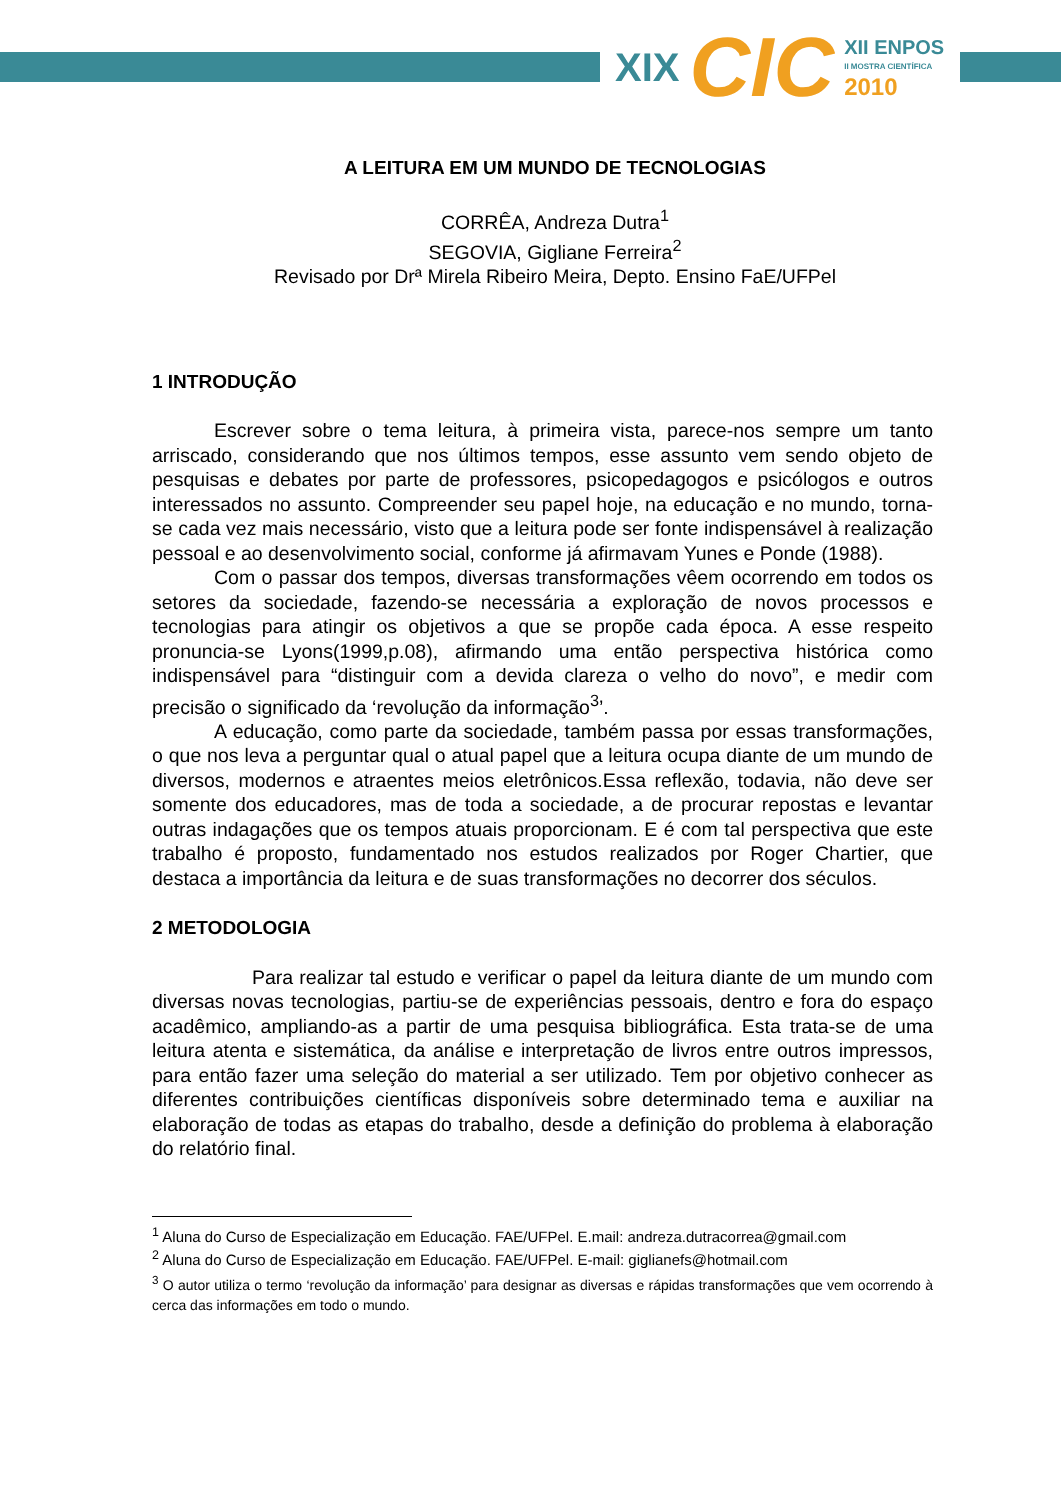XIX CIC XII ENPOS
II MOSTRA CIENTÍFICA
2010
A LEITURA EM UM MUNDO DE TECNOLOGIAS
CORRÊA, Andreza Dutra<sup>1</sup>
SEGOVIA, Gigliane Ferreira<sup>2</sup>
Revisado por Drª Mirela Ribeiro Meira, Depto. Ensino FaE/UFPel
1 INTRODUÇÃO
Escrever sobre o tema leitura, à primeira vista, parece-nos sempre um tanto arriscado, considerando que nos últimos tempos, esse assunto vem sendo objeto de pesquisas e debates por parte de professores, psicopedagogos e psicólogos e outros interessados no assunto. Compreender seu papel hoje, na educação e no mundo, torna-se cada vez mais necessário, visto que a leitura pode ser fonte indispensável à realização pessoal e ao desenvolvimento social, conforme já afirmavam Yunes e Ponde (1988).
Com o passar dos tempos, diversas transformações vêem ocorrendo em todos os setores da sociedade, fazendo-se necessária a exploração de novos processos e tecnologias para atingir os objetivos a que se propõe cada época. A esse respeito pronuncia-se Lyons(1999,p.08), afirmando uma então perspectiva histórica como indispensável para “distinguir com a devida clareza o velho do novo”, e medir com precisão o significado da ‘revolução da informação<sup>3</sup>’.
A educação, como parte da sociedade, também passa por essas transformações, o que nos leva a perguntar qual o atual papel que a leitura ocupa diante de um mundo de diversos, modernos e atraentes meios eletrônicos.Essa reflexão, todavia, não deve ser somente dos educadores, mas de toda a sociedade, a de procurar repostas e levantar outras indagações que os tempos atuais proporcionam. E é com tal perspectiva que este trabalho é proposto, fundamentado nos estudos realizados por Roger Chartier, que destaca a importância da leitura e de suas transformações no decorrer dos séculos.
2 METODOLOGIA
Para realizar tal estudo e verificar o papel da leitura diante de um mundo com diversas novas tecnologias, partiu-se de experiências pessoais, dentro e fora do espaço acadêmico, ampliando-as a partir de uma pesquisa bibliográfica. Esta trata-se de uma leitura atenta e sistemática, da análise e interpretação de livros entre outros impressos, para então fazer uma seleção do material a ser utilizado. Tem por objetivo conhecer as diferentes contribuições científicas disponíveis sobre determinado tema e auxiliar na elaboração de todas as etapas do trabalho, desde a definição do problema à elaboração do relatório final.
<sup>1</sup> Aluna do Curso de Especialização em Educação. FAE/UFPel. E.mail: andreza.dutracorrea@gmail.com
<sup>2</sup> Aluna do Curso de Especialização em Educação. FAE/UFPel. E-mail: giglianefs@hotmail.com
<sup>3</sup> O autor utiliza o termo ‘revolução da informação’ para designar as diversas e rápidas transformações que vem ocorrendo à cerca das informações em todo o mundo.